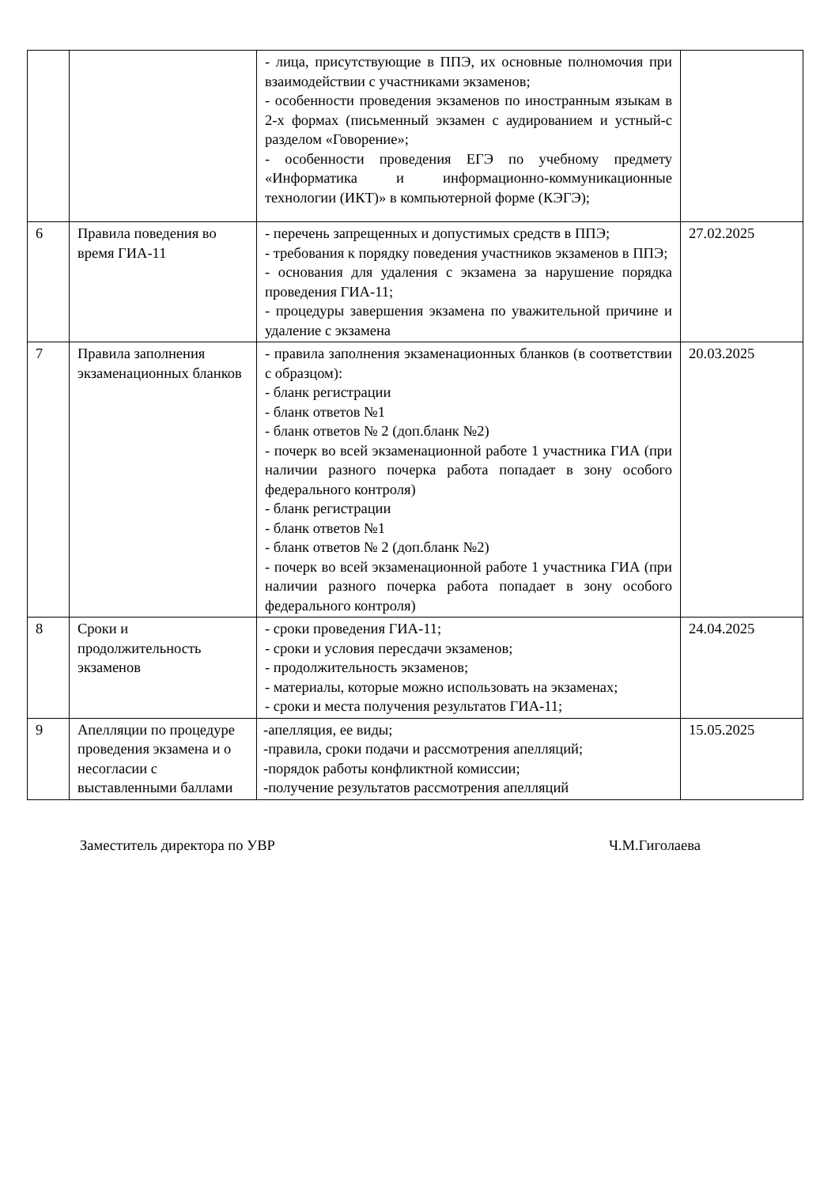| | | - лица, присутствующие в ППЭ, их основные полномочия при взаимодействии с участниками экзаменов; - особенности проведения экзаменов по иностранным языкам в 2-х формах (письменный экзамен с аудированием и устный-с разделом «Говорение»; - особенности проведения ЕГЭ по учебному предмету «Информатика и информационно-коммуникационные технологии (ИКТ)» в компьютерной форме (КЭГЭ); | |
| 6 | Правила поведения во время ГИА-11 | - перечень запрещенных и допустимых средств в ППЭ; - требования к порядку поведения участников экзаменов в ППЭ; - основания для удаления с экзамена за нарушение порядка проведения ГИА-11; - процедуры завершения экзамена по уважительной причине и удаление с экзамена | 27.02.2025 |
| 7 | Правила заполнения экзаменационных бланков | - правила заполнения экзаменационных бланков (в соответствии с образцом): - бланк регистрации - бланк ответов №1 - бланк ответов № 2 (доп.бланк №2) - почерк во всей экзаменационной работе 1 участника ГИА (при наличии разного почерка работа попадает в зону особого федерального контроля) - бланк регистрации - бланк ответов №1 - бланк ответов № 2 (доп.бланк №2) - почерк во всей экзаменационной работе 1 участника ГИА (при наличии разного почерка работа попадает в зону особого федерального контроля) | 20.03.2025 |
| 8 | Сроки и продолжительность экзаменов | - сроки проведения ГИА-11; - сроки и условия пересдачи экзаменов; - продолжительность экзаменов; - материалы, которые можно использовать на экзаменах; - сроки и места получения результатов ГИА-11; | 24.04.2025 |
| 9 | Апелляции по процедуре проведения экзамена и о несогласии с выставленными баллами | -апелляция, ее виды; -правила, сроки подачи и рассмотрения апелляций; -порядок работы конфликтной комиссии; -получение результатов рассмотрения апелляций | 15.05.2025 |
Заместитель директора по УВР Ч.М.Гиголаева